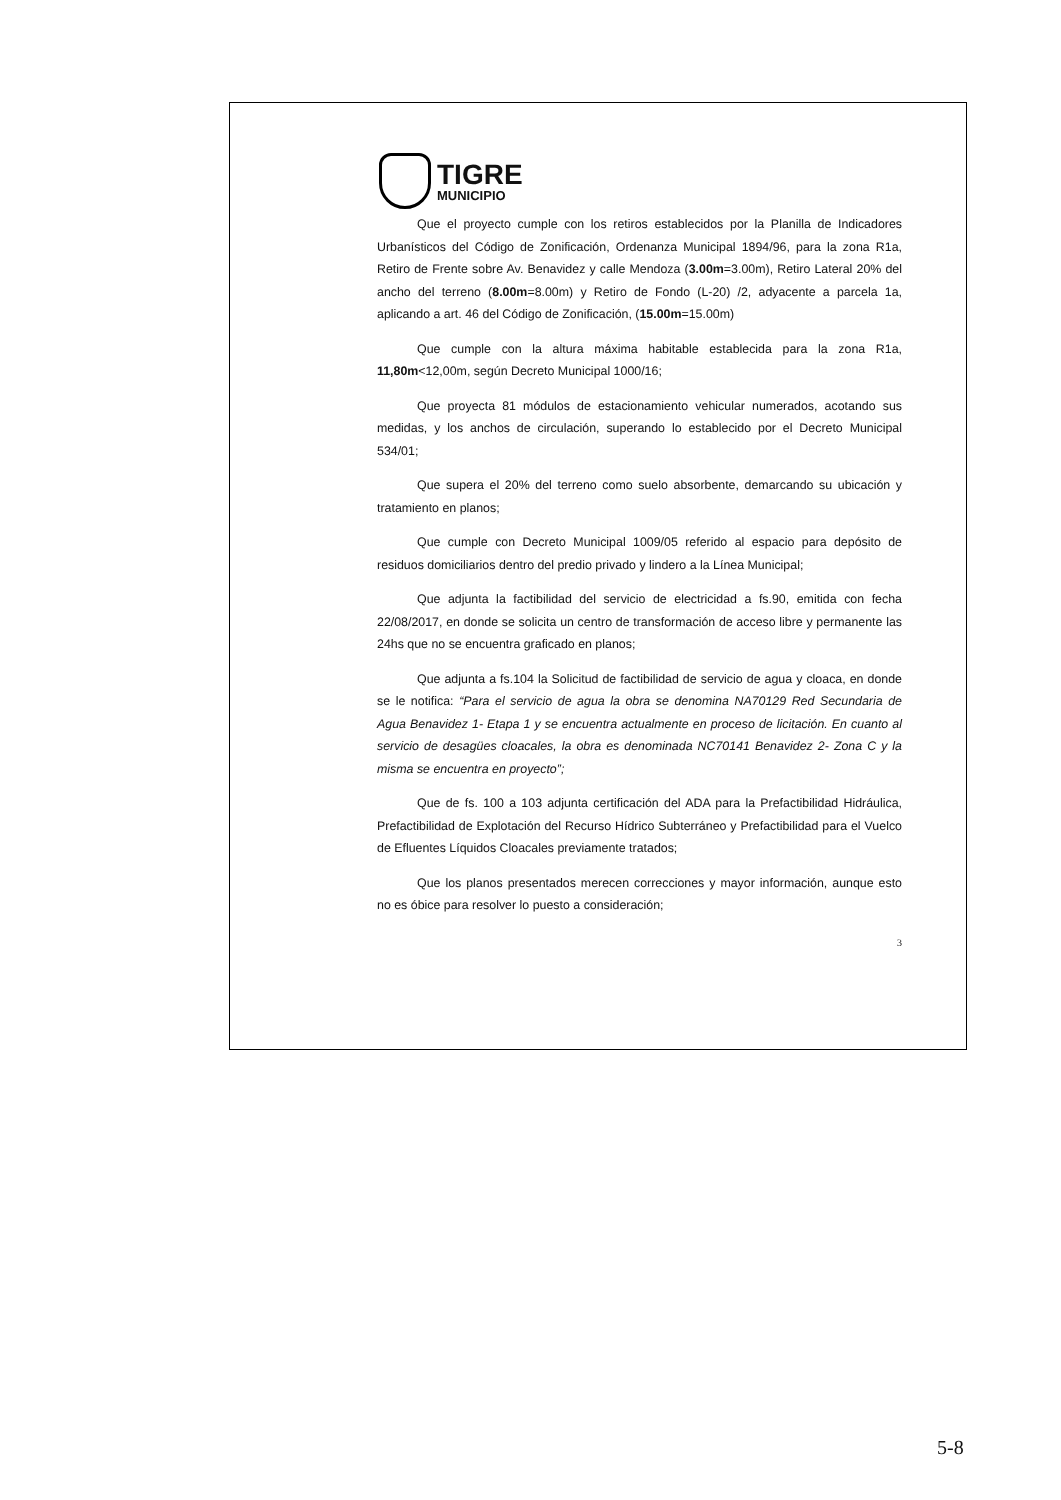TIGRE
MUNICIPIO
Que el proyecto cumple con los retiros establecidos por la Planilla de Indicadores Urbanísticos del Código de Zonificación, Ordenanza Municipal 1894/96, para la zona R1a, Retiro de Frente sobre Av. Benavidez y calle Mendoza (3.00m=3.00m), Retiro Lateral 20% del ancho del terreno (8.00m=8.00m) y Retiro de Fondo (L-20) /2, adyacente a parcela 1a, aplicando a art. 46 del Código de Zonificación, (15.00m=15.00m)
Que cumple con la altura máxima habitable establecida para la zona R1a, 11,80m<12,00m, según Decreto Municipal 1000/16;
Que proyecta 81 módulos de estacionamiento vehicular numerados, acotando sus medidas, y los anchos de circulación, superando lo establecido por el Decreto Municipal 534/01;
Que supera el 20% del terreno como suelo absorbente, demarcando su ubicación y tratamiento en planos;
Que cumple con Decreto Municipal 1009/05 referido al espacio para depósito de residuos domiciliarios dentro del predio privado y lindero a la Línea Municipal;
Que adjunta la factibilidad del servicio de electricidad a fs.90, emitida con fecha 22/08/2017, en donde se solicita un centro de transformación de acceso libre y permanente las 24hs que no se encuentra graficado en planos;
Que adjunta a fs.104 la Solicitud de factibilidad de servicio de agua y cloaca, en donde se le notifica: “Para el servicio de agua la obra se denomina NA70129 Red Secundaria de Agua Benavidez 1- Etapa 1 y se encuentra actualmente en proceso de licitación. En cuanto al servicio de desagües cloacales, la obra es denominada NC70141 Benavidez 2- Zona C y la misma se encuentra en proyecto”;
Que de fs. 100 a 103 adjunta certificación del ADA para la Prefactibilidad Hidráulica, Prefactibilidad de Explotación del Recurso Hídrico Subterráneo y Prefactibilidad para el Vuelco de Efluentes Líquidos Cloacales previamente tratados;
Que los planos presentados merecen correcciones y mayor información, aunque esto no es óbice para resolver lo puesto a consideración;
3
5-8